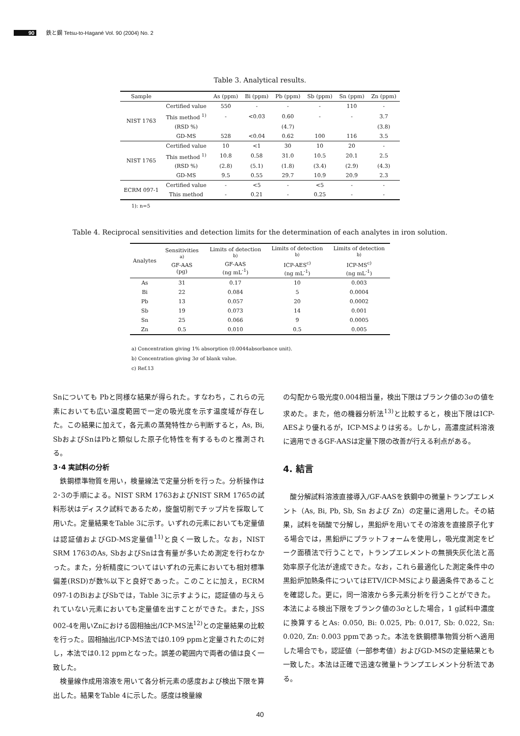90 鉄と鋼 Tetsu-to-Hagané Vol. 90 (2004) No. 2
Table 3. Analytical results.
| Sample | | As (ppm) | Bi (ppm) | Pb (ppm) | Sb (ppm) | Sn (ppm) | Zn (ppm) |
| --- | --- | --- | --- | --- | --- | --- | --- |
| NIST 1763 | Certified value | 550 | - | - | - | 110 | - |
| | This method <sup>1)</sup> | - | <0.03 | 0.60 | - | - | 3.7 |
| | (RSD %) | | | (4.7) | | | (3.8) |
| | GD-MS | 528 | <0.04 | 0.62 | 100 | 116 | 3.5 |
| NIST 1765 | Certified value | 10 | <1 | 30 | 10 | 20 | - |
| | This method <sup>1)</sup> | 10.8 | 0.58 | 31.0 | 10.5 | 20.1 | 2.5 |
| | (RSD %) | (2.8) | (5.1) | (1.8) | (3.4) | (2.9) | (4.3) |
| | GD-MS | 9.5 | 0.55 | 29.7 | 10.9 | 20.9 | 2.3 |
| ECRM 097-1 | Certified value | - | <5 | - | <5 | - | - |
| | This method | - | 0.21 | - | 0.25 | - | - |
1): n=5
Table 4. Reciprocal sensitivities and detection limits for the determination of each analytes in iron solution.
| Analytes | Sensitivities <sup>a)</sup> GF-AAS (pg) | Limits of detection <sup>b)</sup> GF-AAS (ng mL<sup>-1</sup>) | Limits of detection <sup>b)</sup> ICP-AES<sup>c)</sup> (ng mL<sup>-1</sup>) | Limits of detection <sup>b)</sup> ICP-MS<sup>c)</sup> (ng mL<sup>-1</sup>) |
| --- | --- | --- | --- | --- |
| As | 31 | 0.17 | 10 | 0.003 |
| Bi | 22 | 0.084 | 5 | 0.0004 |
| Pb | 13 | 0.057 | 20 | 0.0002 |
| Sb | 19 | 0.073 | 14 | 0.001 |
| Sn | 25 | 0.066 | 9 | 0.0005 |
| Zn | 0.5 | 0.010 | 0.5 | 0.005 |
a) Concentration giving 1% absorption (0.0044absorbance unit).
b) Concentration giving 3σ of blank value.
c) Ref.13
Snについても Pbと同様な結果が得られた。すなわち，これらの元素においても広い温度範囲で一定の吸光度を示す温度域が存在した。この結果に加えて，各元素の蒸発特性から判断すると，As, Bi, SbおよびSnはPbと類似した原子化特性を有するものと推測される。
3･4 実試料の分析
　鉄鋼標準物質を用い，検量線法で定量分析を行った。分析操作は2･3の手順による。NIST SRM 1763およびNIST SRM 1765の試料形状はディスク試料であるため，旋盤切削でチップ片を採取して用いた。定量結果をTable 3に示す。いずれの元素においても定量値は認証値およびGD-MS定量値<sup>11)</sup>と良く一致した。なお，NIST SRM 1763のAs, SbおよびSnは含有量が多いため測定を行わなかった。また，分析精度についてはいずれの元素においても相対標準偏差(RSD)が数%以下と良好であった。このことに加え，ECRM 097-1のBiおよびSbでは，Table 3に示すように，認証値の与えられていない元素においても定量値を出すことができた。また，JSS 002-4を用いZnにおける固相抽出/ICP-MS法<sup>12)</sup>との定量結果の比較を行った。固相抽出/ICP-MS法では0.109 ppmと定量されたのに対し，本法では0.12 ppmとなった。誤差の範囲内で両者の値は良く一致した。
　検量線作成用溶液を用いて各分析元素の感度および検出下限を算出した。結果をTable 4に示した。感度は検量線
の勾配から吸光度0.004相当量，検出下限はブランク値の3σの値を求めた。また，他の機器分析法<sup>13)</sup>と比較すると，検出下限はICP-AESより優れるが，ICP-MSよりは劣る。しかし，高濃度試料溶液に適用できるGF-AASは定量下限の改善が行える利点がある。
4. 結言
　酸分解試料溶液直接導入/GF-AASを鉄鋼中の微量トランプエレメント（As, Bi, Pb, Sb, Sn および Zn）の定量に適用した。その結果，試料を硝酸で分解し，黒鉛炉を用いてその溶液を直接原子化する場合では，黒鉛炉にプラットフォームを使用し，吸光度測定をピーク面積法で行うことで，トランプエレメントの無損失灰化法と高効率原子化法が達成できた。なお，これら最適化した測定条件中の黒鉛炉加熱条件についてはETV/ICP-MSにより最適条件であることを確認した。更に，同一溶液から多元素分析を行うことができた。本法による検出下限をブランク値の3σとした場合，1 g試料中濃度に換算するとAs: 0.050, Bi: 0.025, Pb: 0.017, Sb: 0.022, Sn: 0.020, Zn: 0.003 ppmであった。本法を鉄鋼標準物質分析へ適用した場合でも，認証値（一部参考値）およびGD-MSの定量結果とも一致した。本法は正確で迅速な微量トランプエレメント分析法である。
40